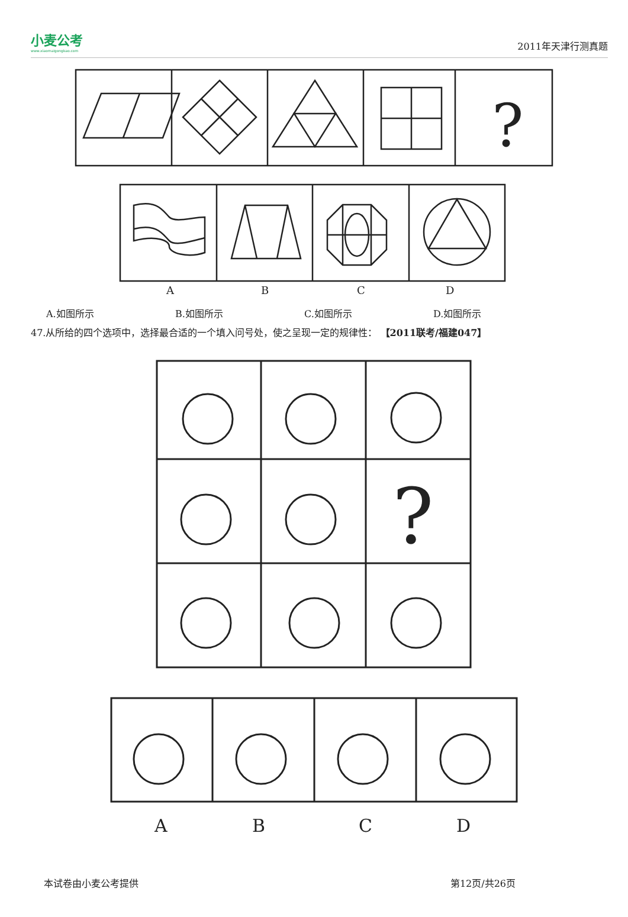小麦公考
www.xiaomaigongkao.com
2011年天津行测真题
?
A
B
C
D
A.如图所示 B.如图所示 C.如图所示 D.如图所示
47.从所给的四个选项中，选择最合适的一个填入问号处，使之呈现一定的规律性： 【2011联考/福建047】
?
A
B
C
D
本试卷由小麦公考提供 第12页/共26页